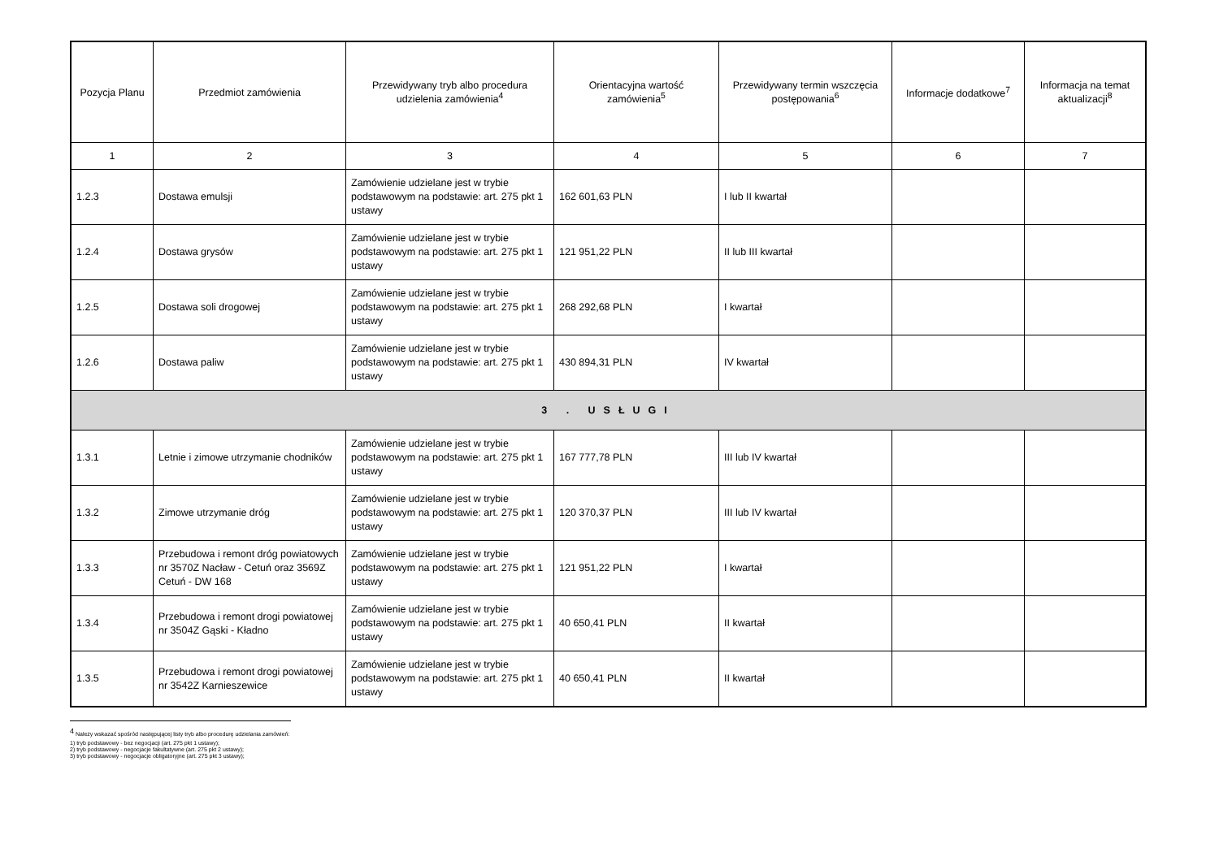| Pozycja Planu | Przedmiot zamówienia | Przewidywany tryb albo procedura udzielenia zamówienia<sup>4</sup> | Orientacyjna wartość zamówienia<sup>5</sup> | Przewidywany termin wszczęcia postępowania<sup>6</sup> | Informacje dodatkowe<sup>7</sup> | Informacja na temat aktualizacji<sup>8</sup> |
| --- | --- | --- | --- | --- | --- | --- |
| 1 | 2 | 3 | 4 | 5 | 6 | 7 |
| 1.2.3 | Dostawa emulsji | Zamówienie udzielane jest w trybie podstawowym na podstawie: art. 275 pkt 1 ustawy | 162 601,63 PLN | I lub II kwartał | | |
| 1.2.4 | Dostawa grysów | Zamówienie udzielane jest w trybie podstawowym na podstawie: art. 275 pkt 1 ustawy | 121 951,22 PLN | II lub III kwartał | | |
| 1.2.5 | Dostawa soli drogowej | Zamówienie udzielane jest w trybie podstawowym na podstawie: art. 275 pkt 1 ustawy | 268 292,68 PLN | I kwartał | | |
| 1.2.6 | Dostawa paliw | Zamówienie udzielane jest w trybie podstawowym na podstawie: art. 275 pkt 1 ustawy | 430 894,31 PLN | IV kwartał | | |
| 3 . USŁUGI | | | | | | |
| 1.3.1 | Letnie i zimowe utrzymanie chodników | Zamówienie udzielane jest w trybie podstawowym na podstawie: art. 275 pkt 1 ustawy | 167 777,78 PLN | III lub IV kwartał | | |
| 1.3.2 | Zimowe utrzymanie dróg | Zamówienie udzielane jest w trybie podstawowym na podstawie: art. 275 pkt 1 ustawy | 120 370,37 PLN | III lub IV kwartał | | |
| 1.3.3 | Przebudowa i remont dróg powiatowych nr 3570Z Nacław - Cetuń oraz 3569Z Cetuń - DW 168 | Zamówienie udzielane jest w trybie podstawowym na podstawie: art. 275 pkt 1 ustawy | 121 951,22 PLN | I kwartał | | |
| 1.3.4 | Przebudowa i remont drogi powiatowej nr 3504Z Gąski - Kładno | Zamówienie udzielane jest w trybie podstawowym na podstawie: art. 275 pkt 1 ustawy | 40 650,41 PLN | II kwartał | | |
| 1.3.5 | Przebudowa i remont drogi powiatowej nr 3542Z Karnieszewice | Zamówienie udzielane jest w trybie podstawowym na podstawie: art. 275 pkt 1 ustawy | 40 650,41 PLN | II kwartał | | |
<sup>4</sup> Należy wskazać spośród następującej listy tryb albo procedurę udzielania zamówień:
1) tryb podstawowy - bez negocjacji (art. 275 pkt 1 ustawy);
2) tryb podstawowy - negocjacje fakultatywne (art. 275 pkt 2 ustawy);
3) tryb podstawowy - negocjacje obligatoryjne (art. 275 pkt 3 ustawy);